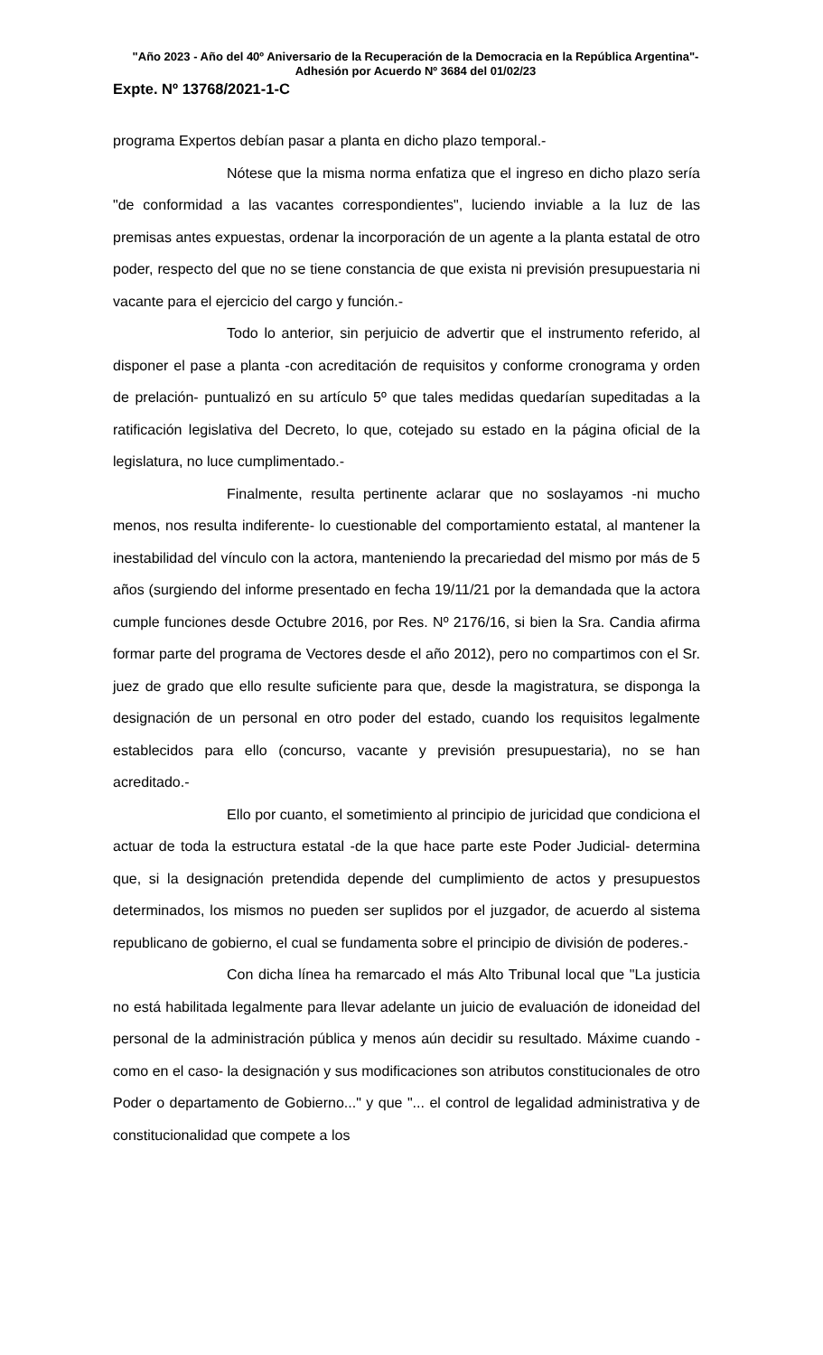"Año 2023 - Año del 40º Aniversario de la Recuperación de la Democracia en la República Argentina"- Adhesión por Acuerdo Nº 3684 del 01/02/23
Expte. Nº 13768/2021-1-C
programa Expertos debían pasar a planta en dicho plazo temporal.-
Nótese que la misma norma enfatiza que el ingreso en dicho plazo sería "de conformidad a las vacantes correspondientes", luciendo inviable a la luz de las premisas antes expuestas, ordenar la incorporación de un agente a la planta estatal de otro poder, respecto del que no se tiene constancia de que exista ni previsión presupuestaria ni vacante para el ejercicio del cargo y función.-
Todo lo anterior, sin perjuicio de advertir que el instrumento referido, al disponer el pase a planta -con acreditación de requisitos y conforme cronograma y orden de prelación- puntualizó en su artículo 5º que tales medidas quedarían supeditadas a la ratificación legislativa del Decreto, lo que, cotejado su estado en la página oficial de la legislatura, no luce cumplimentado.-
Finalmente, resulta pertinente aclarar que no soslayamos -ni mucho menos, nos resulta indiferente- lo cuestionable del comportamiento estatal, al mantener la inestabilidad del vínculo con la actora, manteniendo la precariedad del mismo por más de 5 años (surgiendo del informe presentado en fecha 19/11/21 por la demandada que la actora cumple funciones desde Octubre 2016, por Res. Nº 2176/16, si bien la Sra. Candia afirma formar parte del programa de Vectores desde el año 2012), pero no compartimos con el Sr. juez de grado que ello resulte suficiente para que, desde la magistratura, se disponga la designación de un personal en otro poder del estado, cuando los requisitos legalmente establecidos para ello (concurso, vacante y previsión presupuestaria), no se han acreditado.-
Ello por cuanto, el sometimiento al principio de juricidad que condiciona el actuar de toda la estructura estatal -de la que hace parte este Poder Judicial- determina que, si la designación pretendida depende del cumplimiento de actos y presupuestos determinados, los mismos no pueden ser suplidos por el juzgador, de acuerdo al sistema republicano de gobierno, el cual se fundamenta sobre el principio de división de poderes.-
Con dicha línea ha remarcado el más Alto Tribunal local que "La justicia no está habilitada legalmente para llevar adelante un juicio de evaluación de idoneidad del personal de la administración pública y menos aún decidir su resultado. Máxime cuando -como en el caso- la designación y sus modificaciones son atributos constitucionales de otro Poder o departamento de Gobierno..." y que "... el control de legalidad administrativa y de constitucionalidad que compete a los